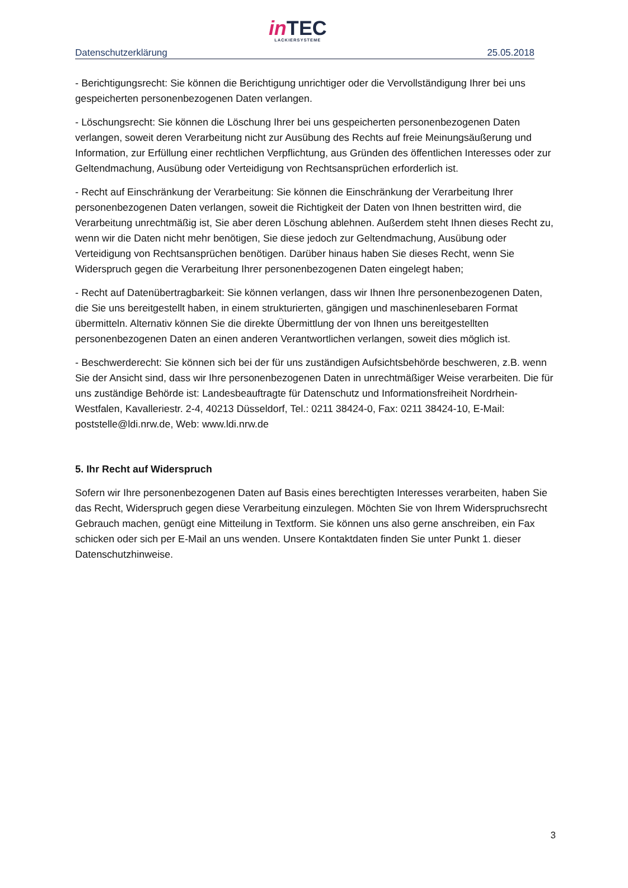in TEC
LACKIERSYSTEME
Datenschutzerklärung 25.05.2018
- Berichtigungsrecht: Sie können die Berichtigung unrichtiger oder die Vervollständigung Ihrer bei uns gespeicherten personenbezogenen Daten verlangen.
- Löschungsrecht: Sie können die Löschung Ihrer bei uns gespeicherten personenbezogenen Daten verlangen, soweit deren Verarbeitung nicht zur Ausübung des Rechts auf freie Meinungsäußerung und Information, zur Erfüllung einer rechtlichen Verpflichtung, aus Gründen des öffentlichen Interesses oder zur Geltendmachung, Ausübung oder Verteidigung von Rechtsansprüchen erforderlich ist.
- Recht auf Einschränkung der Verarbeitung: Sie können die Einschränkung der Verarbeitung Ihrer personenbezogenen Daten verlangen, soweit die Richtigkeit der Daten von Ihnen bestritten wird, die Verarbeitung unrechtmäßig ist, Sie aber deren Löschung ablehnen. Außerdem steht Ihnen dieses Recht zu, wenn wir die Daten nicht mehr benötigen, Sie diese jedoch zur Geltendmachung, Ausübung oder Verteidigung von Rechtsansprüchen benötigen. Darüber hinaus haben Sie dieses Recht, wenn Sie Widerspruch gegen die Verarbeitung Ihrer personenbezogenen Daten eingelegt haben;
- Recht auf Datenübertragbarkeit: Sie können verlangen, dass wir Ihnen Ihre personenbezogenen Daten, die Sie uns bereitgestellt haben, in einem strukturierten, gängigen und maschinenlesebaren Format übermitteln. Alternativ können Sie die direkte Übermittlung der von Ihnen uns bereitgestellten personenbezogenen Daten an einen anderen Verantwortlichen verlangen, soweit dies möglich ist.
- Beschwerderecht: Sie können sich bei der für uns zuständigen Aufsichtsbehörde beschweren, z.B. wenn Sie der Ansicht sind, dass wir Ihre personenbezogenen Daten in unrechtmäßiger Weise verarbeiten. Die für uns zuständige Behörde ist: Landesbeauftragte für Datenschutz und Informationsfreiheit Nordrhein-Westfalen, Kavalleriestr. 2-4, 40213 Düsseldorf, Tel.: 0211 38424-0, Fax: 0211 38424-10, E-Mail: poststelle@ldi.nrw.de, Web: www.ldi.nrw.de
5. Ihr Recht auf Widerspruch
Sofern wir Ihre personenbezogenen Daten auf Basis eines berechtigten Interesses verarbeiten, haben Sie das Recht, Widerspruch gegen diese Verarbeitung einzulegen. Möchten Sie von Ihrem Widerspruchsrecht Gebrauch machen, genügt eine Mitteilung in Textform. Sie können uns also gerne anschreiben, ein Fax schicken oder sich per E-Mail an uns wenden. Unsere Kontaktdaten finden Sie unter Punkt 1. dieser Datenschutzhinweise.
3